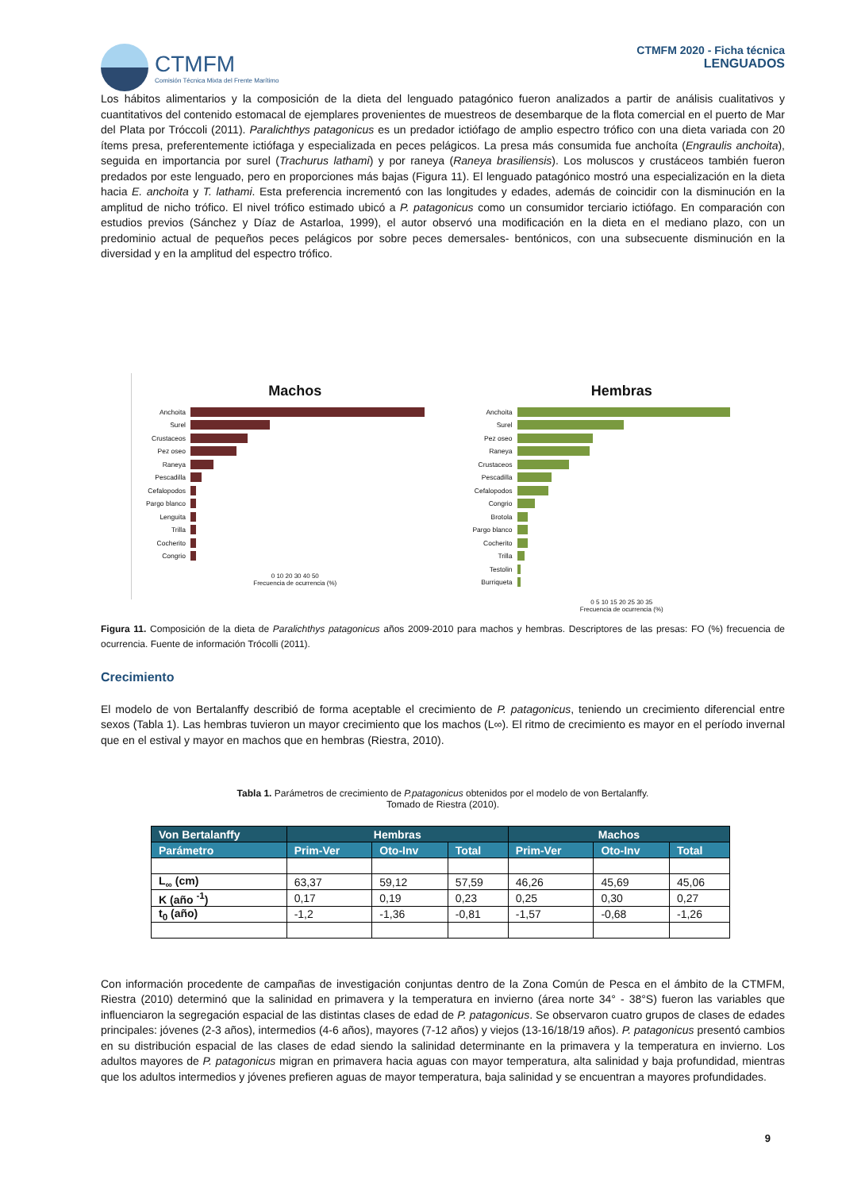CTMFM
Comisión Técnica Mixta del Frente Marítimo
CTMFM 2020 - Ficha técnica
LENGUADOS
Los hábitos alimentarios y la composición de la dieta del lenguado patagónico fueron analizados a partir de análisis cualitativos y cuantitativos del contenido estomacal de ejemplares provenientes de muestreos de desembarque de la flota comercial en el puerto de Mar del Plata por Tróccoli (2011). Paralichthys patagonicus es un predador ictiófago de amplio espectro trófico con una dieta variada con 20 ítems presa, preferentemente ictiófaga y especializada en peces pelágicos. La presa más consumida fue anchoíta (Engraulis anchoita), seguida en importancia por surel (Trachurus lathami) y por raneya (Raneya brasiliensis). Los moluscos y crustáceos también fueron predados por este lenguado, pero en proporciones más bajas (Figura 11). El lenguado patagónico mostró una especialización en la dieta hacia E. anchoita y T. lathami. Esta preferencia incrementó con las longitudes y edades, además de coincidir con la disminución en la amplitud de nicho trófico. El nivel trófico estimado ubicó a P. patagonicus como un consumidor terciario ictiófago. En comparación con estudios previos (Sánchez y Díaz de Astarloa, 1999), el autor observó una modificación en la dieta en el mediano plazo, con un predominio actual de pequeños peces pelágicos por sobre peces demersales- bentónicos, con una subsecuente disminución en la diversidad y en la amplitud del espectro trófico.
Machos
Anchoita
Surel
Crustaceos
Pez oseo
Raneya
Pescadilla
Cefalopodos
Pargo blanco
Lenguita
Trilla
Cocherito
Congrio
0 10 20 30 40 50
Frecuencia de ocurrencia (%)
Hembras
Anchoita
Surel
Pez oseo
Raneya
Crustaceos
Pescadilla
Cefalopodos
Congrio
Brotola
Pargo blanco
Cocherito
Trilla
Testolin
Burriqueta
0 5 10 15 20 25 30 35
Frecuencia de ocurrencia (%)
Figura 11. Composición de la dieta de Paralichthys patagonicus años 2009-2010 para machos y hembras. Descriptores de las presas: FO (%) frecuencia de ocurrencia. Fuente de información Trócolli (2011).
Crecimiento
El modelo de von Bertalanffy describió de forma aceptable el crecimiento de P. patagonicus, teniendo un crecimiento diferencial entre sexos (Tabla 1). Las hembras tuvieron un mayor crecimiento que los machos (L∞). El ritmo de crecimiento es mayor en el período invernal que en el estival y mayor en machos que en hembras (Riestra, 2010).
Tabla 1. Parámetros de crecimiento de P.patagonicus obtenidos por el modelo de von Bertalanffy.
Tomado de Riestra (2010).
| Von Bertalanffy | Hembras | | | Machos | | |
| --- | --- | --- | --- | --- | --- | --- |
| Parámetro | Prim-Ver | Oto-Inv | Total | Prim-Ver | Oto-Inv | Total |
| L<sub>∞</sub> (cm) | 63,37 | 59,12 | 57,59 | 46,26 | 45,69 | 45,06 |
| K (año <sup>-1</sup>) | 0,17 | 0,19 | 0,23 | 0,25 | 0,30 | 0,27 |
| t<sub>0</sub> (año) | -1,2 | -1,36 | -0,81 | -1,57 | -0,68 | -1,26 |
Con información procedente de campañas de investigación conjuntas dentro de la Zona Común de Pesca en el ámbito de la CTMFM, Riestra (2010) determinó que la salinidad en primavera y la temperatura en invierno (área norte 34° - 38°S) fueron las variables que influenciaron la segregación espacial de las distintas clases de edad de P. patagonicus. Se observaron cuatro grupos de clases de edades principales: jóvenes (2-3 años), intermedios (4-6 años), mayores (7-12 años) y viejos (13-16/18/19 años). P. patagonicus presentó cambios en su distribución espacial de las clases de edad siendo la salinidad determinante en la primavera y la temperatura en invierno. Los adultos mayores de P. patagonicus migran en primavera hacia aguas con mayor temperatura, alta salinidad y baja profundidad, mientras que los adultos intermedios y jóvenes prefieren aguas de mayor temperatura, baja salinidad y se encuentran a mayores profundidades.
9